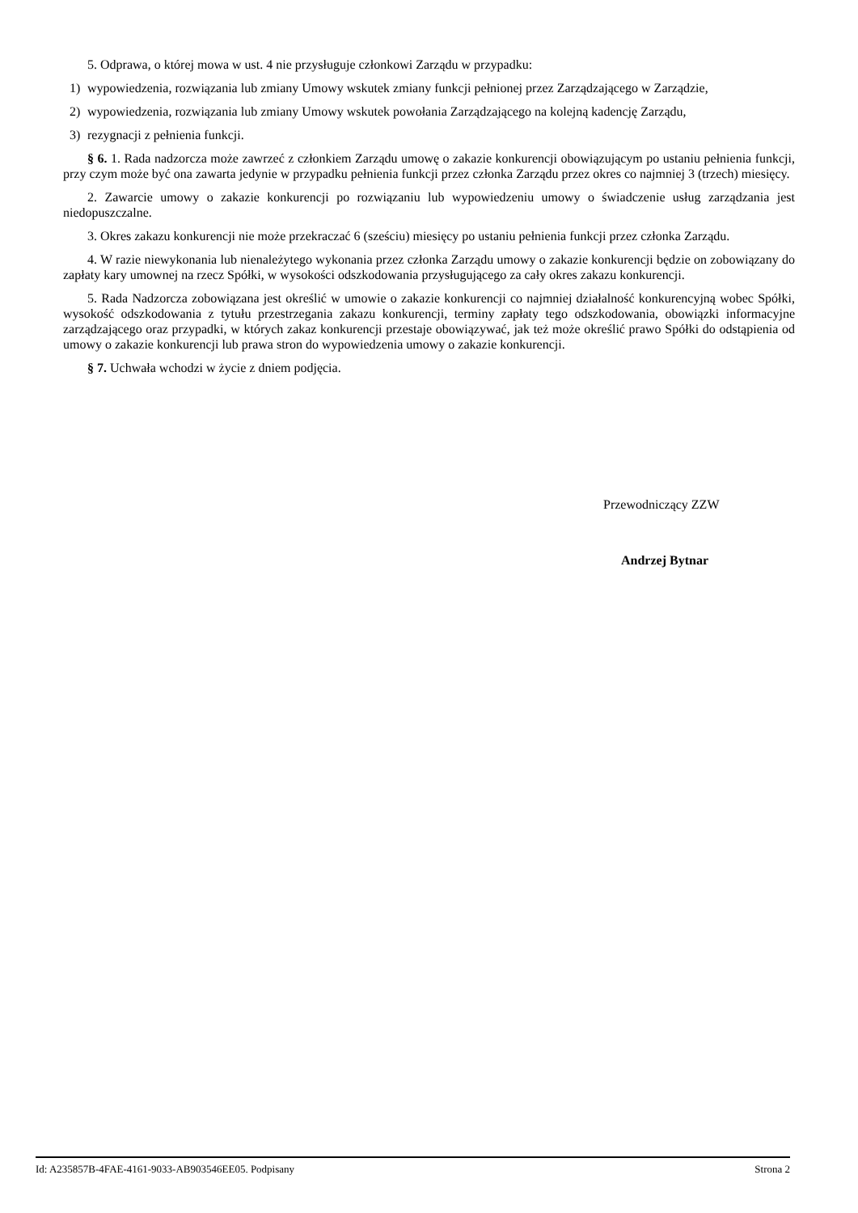5. Odprawa, o której mowa w ust. 4 nie przysługuje członkowi Zarządu w przypadku:
1) wypowiedzenia, rozwiązania lub zmiany Umowy wskutek zmiany funkcji pełnionej przez Zarządzającego w Zarządzie,
2) wypowiedzenia, rozwiązania lub zmiany Umowy wskutek powołania Zarządzającego na kolejną kadencję Zarządu,
3) rezygnacji z pełnienia funkcji.
§ 6. 1. Rada nadzorcza może zawrzeć z członkiem Zarządu umowę o zakazie konkurencji obowiązującym po ustaniu pełnienia funkcji, przy czym może być ona zawarta jedynie w przypadku pełnienia funkcji przez członka Zarządu przez okres co najmniej 3 (trzech) miesięcy.
2. Zawarcie umowy o zakazie konkurencji po rozwiązaniu lub wypowiedzeniu umowy o świadczenie usług zarządzania jest niedopuszczalne.
3. Okres zakazu konkurencji nie może przekraczać 6 (sześciu) miesięcy po ustaniu pełnienia funkcji przez członka Zarządu.
4. W razie niewykonania lub nienależytego wykonania przez członka Zarządu umowy o zakazie konkurencji będzie on zobowiązany do zapłaty kary umownej na rzecz Spółki, w wysokości odszkodowania przysługującego za cały okres zakazu konkurencji.
5. Rada Nadzorcza zobowiązana jest określić w umowie o zakazie konkurencji co najmniej działalność konkurencyjną wobec Spółki, wysokość odszkodowania z tytułu przestrzegania zakazu konkurencji, terminy zapłaty tego odszkodowania, obowiązki informacyjne zarządzającego oraz przypadki, w których zakaz konkurencji przestaje obowiązywać, jak też może określić prawo Spółki do odstąpienia od umowy o zakazie konkurencji lub prawa stron do wypowiedzenia umowy o zakazie konkurencji.
§ 7. Uchwała wchodzi w życie z dniem podjęcia.
Przewodniczący ZZW
Andrzej Bytnar
Id: A235857B-4FAE-4161-9033-AB903546EE05. Podpisany Strona 2